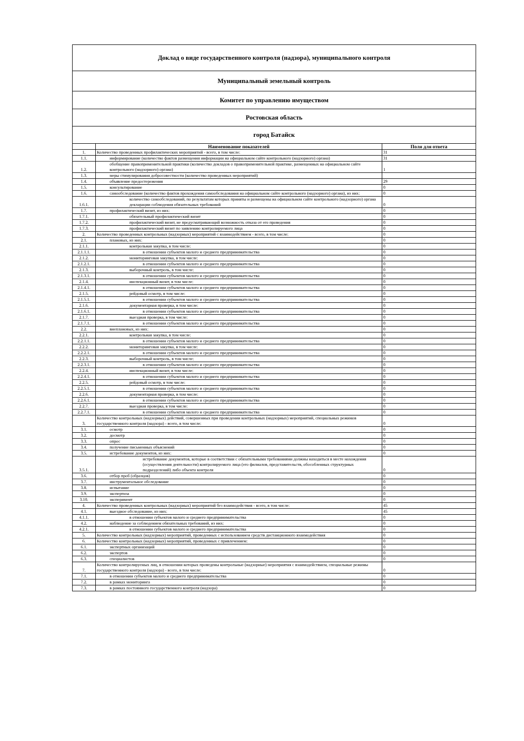Доклад о виде государственного контроля (надзора), муниципального контроля
Муниципальный земельный контроль
Комитет по управлению имуществом
Ростовская область
город Батайск
| | Наименование показателей | Поля для ответа |
| --- | --- | --- |
| 1. | Количество проведенных профилактических мероприятий - всего, в том числе: | 31 |
| 1.1. | информирование (количество фактов размещения информации на официальном сайте контрольного (надзорного) органа) | 31 |
| 1.2. | обобщение правоприменительной практики (количество докладов о правоприменительной практике, размещенных на официальном сайте контрольного (надзорного) органа) | 1 |
| 1.3. | меры стимулирования добросовестности (количество проведенных мероприятий) | |
| 1.4. | объявление предостережения | 29 |
| 1.5. | консультирование | 0 |
| 1.6. | самообследование (количество фактов прохождения самообследования на официальном сайте контрольного (надзорного) органа), из них: | 0 |
| 1.6.1. | количество самообследований, по результатам которых приняты и размещены на официальном сайте контрольного (надзорного) органа декларации соблюдения обязательных требований | 0 |
| 1.7. | профилактический визит, из них: | 0 |
| 1.7.1. | обязательный профилактический визит | 0 |
| 1.7.2. | профилактический визит, не предусматривающий возможность отказа от его проведения | 0 |
| 1.7.3. | профилактический визит по заявлению контролируемого лица | 0 |
| 2. | Количество проведенных контрольных (надзорных) мероприятий с взаимодействием - всего, в том числе: | 0 |
| 2.1. | плановых, из них: | 0 |
| 2.1.1. | контрольная закупка, в том числе: | 0 |
| 2.1.1.1. | в отношении субъектов малого и среднего предпринимательства | 0 |
| 2.1.2. | мониторинговая закупка, в том числе: | 0 |
| 2.1.2.1. | в отношении субъектов малого и среднего предпринимательства | 0 |
| 2.1.3. | выборочный контроль, в том числе: | 0 |
| 2.1.3.1. | в отношении субъектов малого и среднего предпринимательства | 0 |
| 2.1.4. | инспекционный визит, в том числе: | 0 |
| 2.1.4.1. | в отношении субъектов малого и среднего предпринимательства | 0 |
| 2.1.5. | рейдовый осмотр, в том числе: | 0 |
| 2.1.5.1. | в отношении субъектов малого и среднего предпринимательства | 0 |
| 2.1.6. | документарная проверка, в том числе: | 0 |
| 2.1.6.1. | в отношении субъектов малого и среднего предпринимательства | 0 |
| 2.1.7. | выездная проверка, в том числе: | 0 |
| 2.1.7.1. | в отношении субъектов малого и среднего предпринимательства | 0 |
| 2.2. | внеплановых, из них: | 0 |
| 2.2.1. | контрольная закупка, в том числе: | 0 |
| 2.2.1.1. | в отношении субъектов малого и среднего предпринимательства | 0 |
| 2.2.2. | мониторинговая закупка, в том числе: | 0 |
| 2.2.2.1. | в отношении субъектов малого и среднего предпринимательства | 0 |
| 2.2.3. | выборочный контроль, в том числе: | 0 |
| 2.2.3.1. | в отношении субъектов малого и среднего предпринимательства | 0 |
| 2.2.4. | инспекционный визит, в том числе: | 0 |
| 2.2.4.1. | в отношении субъектов малого и среднего предпринимательства | 0 |
| 2.2.5. | рейдовый осмотр, в том числе: | 0 |
| 2.2.5.1. | в отношении субъектов малого и среднего предпринимательства | 0 |
| 2.2.6. | документарная проверка, в том числе: | 0 |
| 2.2.6.1. | в отношении субъектов малого и среднего предпринимательства | 0 |
| 2.2.7. | выездная проверка, в том числе: | 0 |
| 2.2.7.1. | в отношении субъектов малого и среднего предпринимательства | 0 |
| 3. | Количество контрольных (надзорных) действий, совершенных при проведении контрольных (надзорных) мероприятий, специальных режимов государственного контроля (надзора) - всего, в том числе: | 0 |
| 3.1. | осмотр | 0 |
| 3.2. | досмотр | 0 |
| 3.3. | опрос | 0 |
| 3.4. | получение письменных объяснений | 0 |
| 3.5. | истребование документов, из них: | 0 |
| 3.5.1. | истребование документов, которые в соответствии с обязательными требованиями должны находиться в месте нахождения (осуществления деятельности) контролируемого лица (его филиалов, представительств, обособленных структурных подразделений) либо объекта контроля | 0 |
| 3.6. | отбор проб (образцов) | 0 |
| 3.7. | инструментальное обследование | 0 |
| 3.8. | испытание | 0 |
| 3.9. | экспертиза | 0 |
| 3.10. | эксперимент | 0 |
| 4. | Количество проведенных контрольных (надзорных) мероприятий без взаимодействия - всего, в том числе: | 45 |
| 4.1. | выездное обследование, из них: | 45 |
| 4.1.1. | в отношении субъектов малого и среднего предпринимательства | 0 |
| 4.2. | наблюдение за соблюдением обязательных требований, из них: | 0 |
| 4.2.1. | в отношении субъектов малого и среднего предпринимательства | 0 |
| 5. | Количество контрольных (надзорных) мероприятий, проведенных с использованием средств дистанционного взаимодействия | 0 |
| 6. | Количество контрольных (надзорных) мероприятий, проведенных с привлечением: | 0 |
| 6.1. | экспертных организаций | 0 |
| 6.2. | экспертов | 0 |
| 6.3. | специалистов | 0 |
| 7. | Количество контролируемых лиц, в отношении которых проведены контрольные (надзорные) мероприятия с взаимодействием, специальные режимы государственного контроля (надзора) - всего, в том числе: | 0 |
| 7.1. | в отношении субъектов малого и среднего предпринимательства | 0 |
| 7.2. | в рамках мониторинга | 0 |
| 7.3. | в рамках постоянного государственного контроля (надзора) | 0 |